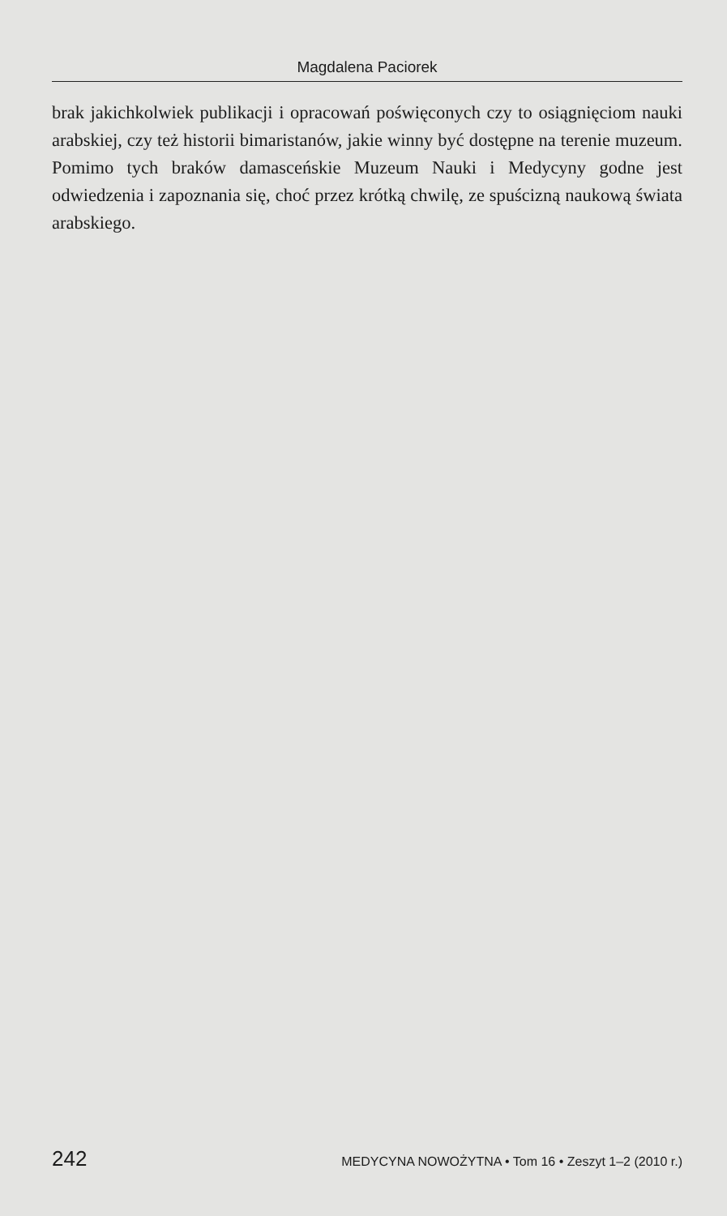Magdalena Paciorek
brak jakichkolwiek publikacji i opracowań poświęconych czy to osiągnięciom nauki arabskiej, czy też historii bimaristanów, jakie winny być dostępne na terenie muzeum. Pomimo tych braków damasceńskie Muzeum Nauki i Medycyny godne jest odwiedzenia i zapoznania się, choć przez krótką chwilę, ze spuścizną naukową świata arabskiego.
242 MEDYCYNA NOWOŻYTNA • Tom 16 • Zeszyt 1–2 (2010 r.)